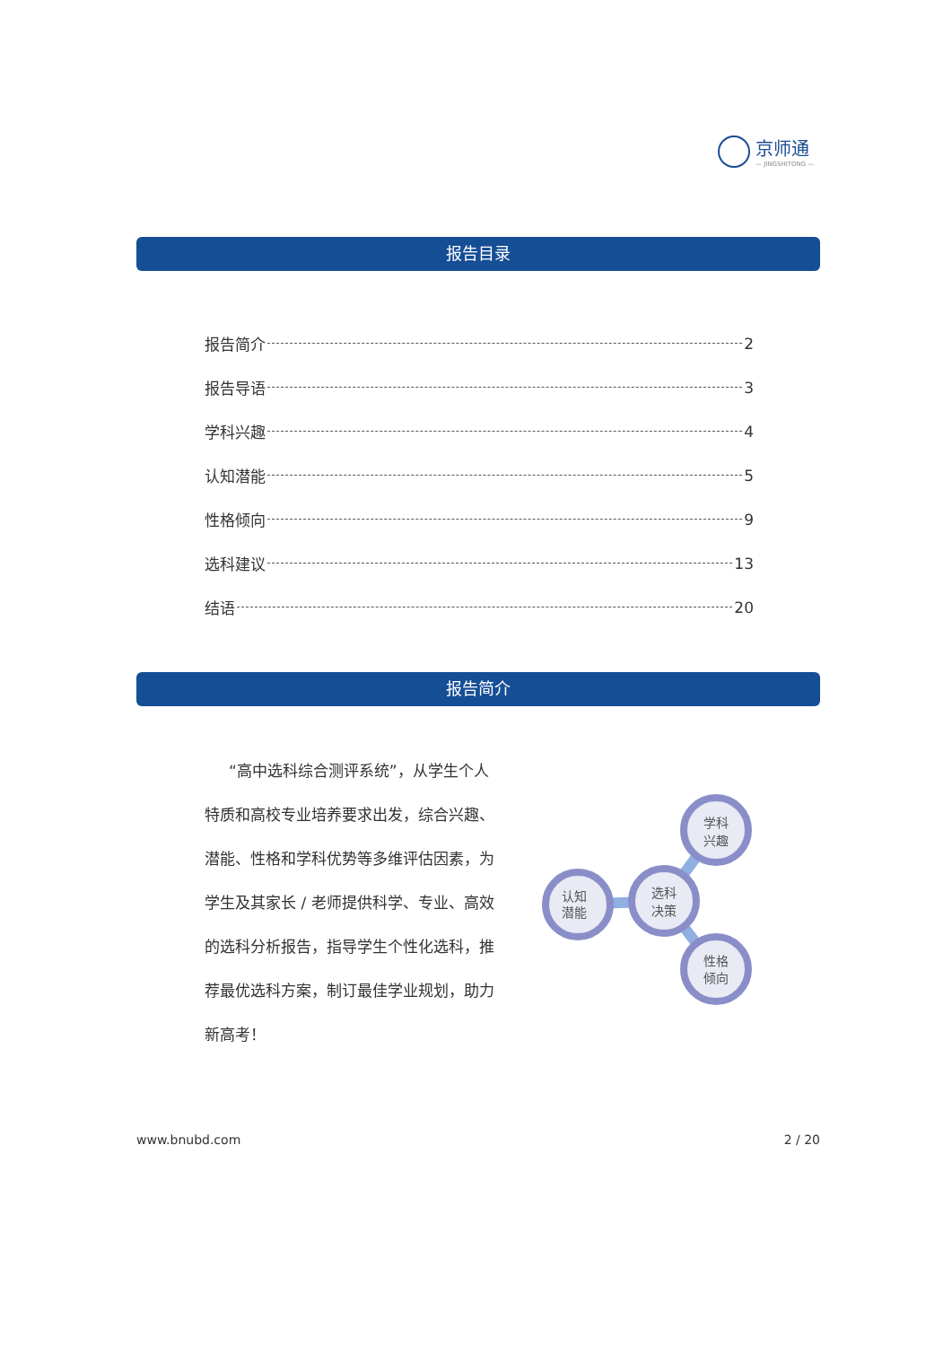京师通
— JINGSHITONG —
报告目录
报告简介 2
报告导语 3
学科兴趣 4
认知潜能 5
性格倾向 9
选科建议 13
结语 20
报告简介
“高中选科综合测评系统”，从学生个人特质和高校专业培养要求出发，综合兴趣、潜能、性格和学科优势等多维评估因素，为学生及其家长 / 老师提供科学、专业、高效的选科分析报告，指导学生个性化选科，推荐最优选科方案，制订最佳学业规划，助力新高考！
学科
兴趣
选科
决策
认知
潜能
性格
倾向
www.bnubd.com 2 / 20